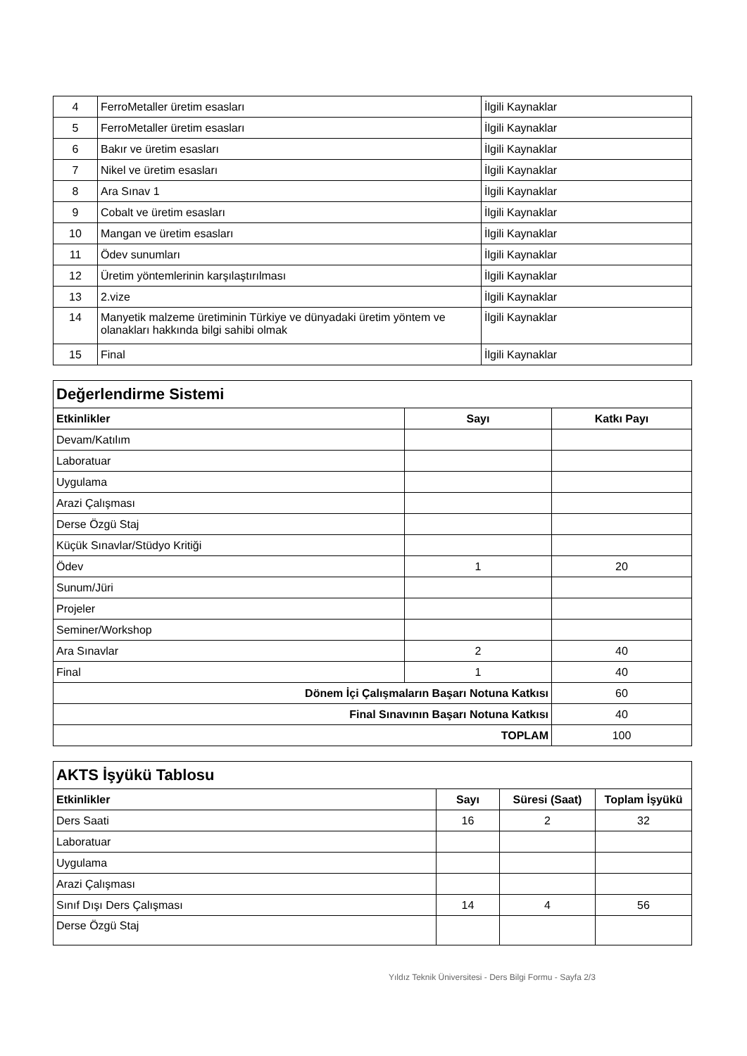| 4 | FerroMetaller üretim esasları | İlgili Kaynaklar |
| 5 | FerroMetaller üretim esasları | İlgili Kaynaklar |
| 6 | Bakır ve üretim esasları | İlgili Kaynaklar |
| 7 | Nikel ve üretim esasları | İlgili Kaynaklar |
| 8 | Ara Sınav 1 | İlgili Kaynaklar |
| 9 | Cobalt ve üretim esasları | İlgili Kaynaklar |
| 10 | Mangan ve üretim esasları | İlgili Kaynaklar |
| 11 | Ödev sunumları | İlgili Kaynaklar |
| 12 | Üretim yöntemlerinin karşılaştırılması | İlgili Kaynaklar |
| 13 | 2.vize | İlgili Kaynaklar |
| 14 | Manyetik malzeme üretiminin Türkiye ve dünyadaki üretim yöntem ve olanakları hakkında bilgi sahibi olmak | İlgili Kaynaklar |
| 15 | Final | İlgili Kaynaklar |
| Değerlendirme Sistemi | | |
| Etkinlikler | Sayı | Katkı Payı |
| Devam/Katılım | | |
| Laboratuar | | |
| Uygulama | | |
| Arazi Çalışması | | |
| Derse Özgü Staj | | |
| Küçük Sınavlar/Stüdyo Kritiği | | |
| Ödev | 1 | 20 |
| Sunum/Jüri | | |
| Projeler | | |
| Seminer/Workshop | | |
| Ara Sınavlar | 2 | 40 |
| Final | 1 | 40 |
| Dönem İçi Çalışmaların Başarı Notuna Katkısı | | 60 |
| Final Sınavının Başarı Notuna Katkısı | | 40 |
| TOPLAM | | 100 |
| AKTS İşyükü Tablosu | | | |
| Etkinlikler | Sayı | Süresi (Saat) | Toplam İşyükü |
| Ders Saati | 16 | 2 | 32 |
| Laboratuar | | | |
| Uygulama | | | |
| Arazi Çalışması | | | |
| Sınıf Dışı Ders Çalışması | 14 | 4 | 56 |
| Derse Özgü Staj | | | |
Yıldız Teknik Üniversitesi - Ders Bilgi Formu - Sayfa 2/3